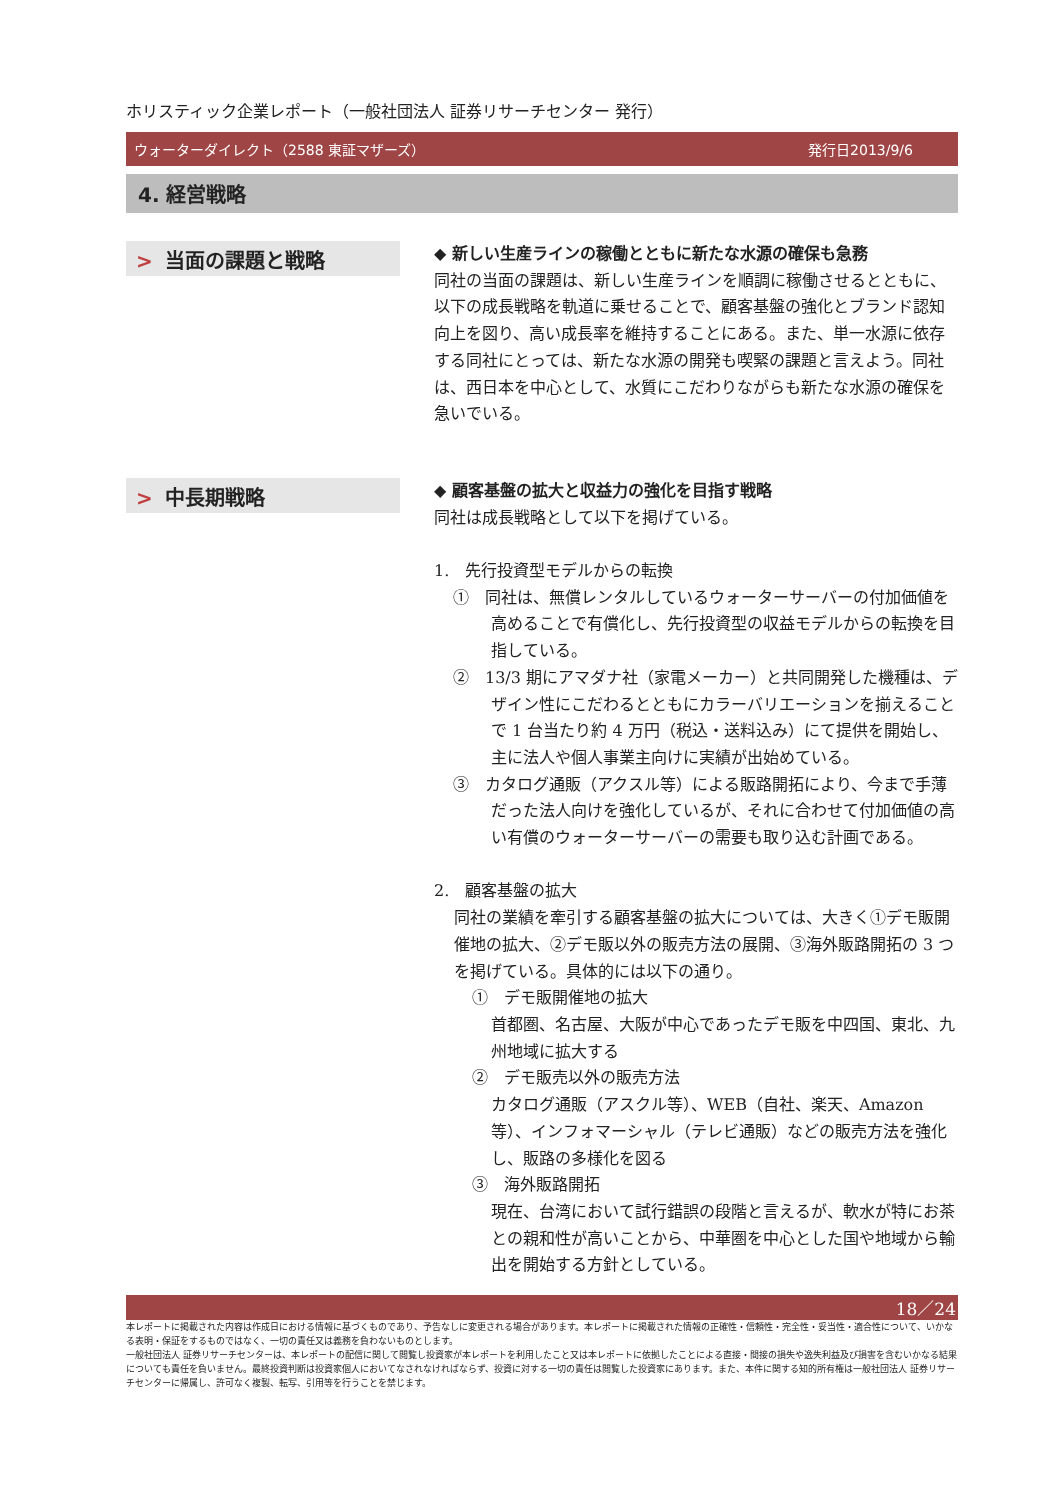ホリスティック企業レポート（一般社団法人 証券リサーチセンター 発行）
ウォーターダイレクト（2588 東証マザーズ） 発行日2013/9/6
4. 経営戦略
> 当面の課題と戦略
◆ 新しい生産ラインの稼働とともに新たな水源の確保も急務
同社の当面の課題は、新しい生産ラインを順調に稼働させるとともに、以下の成長戦略を軌道に乗せることで、顧客基盤の強化とブランド認知向上を図り、高い成長率を維持することにある。また、単一水源に依存する同社にとっては、新たな水源の開発も喫緊の課題と言えよう。同社は、西日本を中心として、水質にこだわりながらも新たな水源の確保を急いでいる。
> 中長期戦略
◆ 顧客基盤の拡大と収益力の強化を目指す戦略
同社は成長戦略として以下を掲げている。
1.　先行投資型モデルからの転換
①　同社は、無償レンタルしているウォーターサーバーの付加価値を高めることで有償化し、先行投資型の収益モデルからの転換を目指している。
②　13/3 期にアマダナ社（家電メーカー）と共同開発した機種は、デザイン性にこだわるとともにカラーバリエーションを揃えることで 1 台当たり約 4 万円（税込・送料込み）にて提供を開始し、主に法人や個人事業主向けに実績が出始めている。
③　カタログ通販（アクスル等）による販路開拓により、今まで手薄だった法人向けを強化しているが、それに合わせて付加価値の高い有償のウォーターサーバーの需要も取り込む計画である。
2.　顧客基盤の拡大
同社の業績を牽引する顧客基盤の拡大については、大きく①デモ販開催地の拡大、②デモ販以外の販売方法の展開、③海外販路開拓の 3 つを掲げている。具体的には以下の通り。
①　デモ販開催地の拡大
首都圏、名古屋、大阪が中心であったデモ販を中四国、東北、九州地域に拡大する
②　デモ販売以外の販売方法
カタログ通販（アスクル等）、WEB（自社、楽天、Amazon 等）、インフォマーシャル（テレビ通販）などの販売方法を強化し、販路の多様化を図る
③　海外販路開拓
現在、台湾において試行錯誤の段階と言えるが、軟水が特にお茶との親和性が高いことから、中華圏を中心とした国や地域から輸出を開始する方針としている。
18／24
本レポートに掲載された内容は作成日における情報に基づくものであり、予告なしに変更される場合があります。本レポートに掲載された情報の正確性・信頼性・完全性・妥当性・適合性について、いかなる表明・保証をするものではなく、一切の責任又は義務を負わないものとします。
一般社団法人 証券リサーチセンターは、本レポートの配信に関して閲覧し投資家が本レポートを利用したこと又は本レポートに依拠したことによる直接・間接の損失や逸失利益及び損害を含むいかなる結果についても責任を負いません。最終投資判断は投資家個人においてなされなければならず、投資に対する一切の責任は閲覧した投資家にあります。また、本件に関する知的所有権は一般社団法人 証券リサーチセンターに帰属し、許可なく複製、転写、引用等を行うことを禁じます。